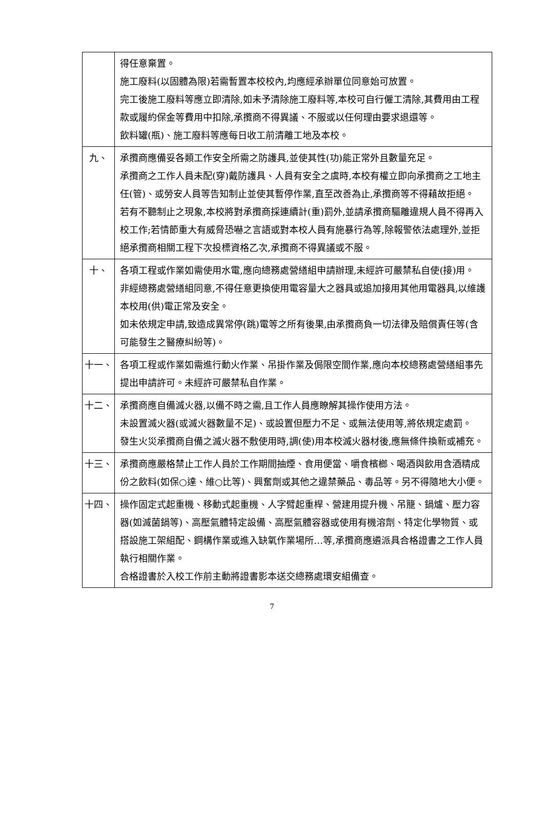| | 得任意棄置。 施工廢料(以固體為限)若需暫置本校校內,均應經承辦單位同意始可放置。 完工後施工廢料等應立即清除,如未予清除施工廢料等,本校可自行僱工清除,其費用由工程款或履約保金等費用中扣除,承攬商不得異議、不服或以任何理由要求退還等。 飲料罐(瓶)、施工廢料等應每日收工前清離工地及本校。 |
| 九、 | 承攬商應備妥各類工作安全所需之防護具,並使其性(功)能正常外且數量充足。 承攬商之工作人員未配(穿)戴防護具、人員有安全之虞時,本校有權立即向承攬商之工地主任(管)、或勞安人員等告知制止並使其暫停作業,直至改善為止,承攬商等不得藉故拒絕。 若有不聽制止之現象,本校將對承攬商採連續計(重)罰外,並請承攬商驅離違規人員不得再入校工作;若情節重大有威脅恐嚇之言語或對本校人員有施暴行為等,除報警依法處理外,並拒絕承攬商相關工程下次投標資格乙次,承攬商不得異議或不服。 |
| 十、 | 各項工程或作業如需使用水電,應向總務處營繕組申請辦理,未經許可嚴禁私自使(接)用。 非經總務處營繕組同意,不得任意更換使用電容量大之器具或追加接用其他用電器具,以維護本校用(供)電正常及安全。 如未依規定申請,致造成異常停(跳)電等之所有後果,由承攬商負一切法律及賠償責任等(含可能發生之醫療糾紛等)。 |
| 十一、 | 各項工程或作業如需進行動火作業、吊掛作業及侷限空間作業,應向本校總務處營繕組事先提出申請許可。未經許可嚴禁私自作業。 |
| 十二、 | 承攬商應自備滅火器,以備不時之需,且工作人員應瞭解其操作使用方法。 未設置滅火器(或滅火器數量不足)、或設置但壓力不足、或無法使用等,將依規定處罰。 發生火災承攬商自備之滅火器不敷使用時,調(使)用本校滅火器材後,應無條件換新或補充。 |
| 十三、 | 承攬商應嚴格禁止工作人員於工作期間抽煙、食用便當、嚼食檳榔、喝酒與飲用含酒精成份之飲料(如保○達、維○比等)、興奮劑或其他之違禁藥品、毒品等。另不得隨地大小便。 |
| 十四、 | 操作固定式起重機、移動式起重機、人字臂起重桿、營建用提升機、吊籠、鍋爐、壓力容器(如滅菌鍋等)、高壓氣體特定設備、高壓氣體容器或使用有機溶劑、特定化學物質、或搭設施工架組配、鋼構作業或進入缺氧作業場所…等,承攬商應遴派具合格證書之工作人員執行相關作業。 合格證書於入校工作前主動將證書影本送交總務處環安組備查。 |
7